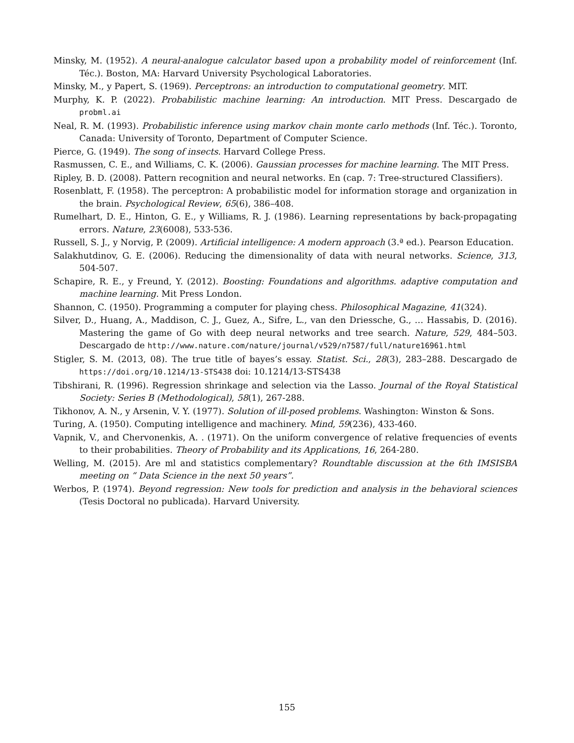Minsky, M. (1952). A neural-analogue calculator based upon a probability model of reinforcement (Inf. Téc.). Boston, MA: Harvard University Psychological Laboratories.
Minsky, M., y Papert, S. (1969). Perceptrons: an introduction to computational geometry. MIT.
Murphy, K. P. (2022). Probabilistic machine learning: An introduction. MIT Press. Descargado de probml.ai
Neal, R. M. (1993). Probabilistic inference using markov chain monte carlo methods (Inf. Téc.). Toronto, Canada: University of Toronto, Department of Computer Science.
Pierce, G. (1949). The song of insects. Harvard College Press.
Rasmussen, C. E., and Williams, C. K. (2006). Gaussian processes for machine learning. The MIT Press.
Ripley, B. D. (2008). Pattern recognition and neural networks. En (cap. 7: Tree-structured Classifiers).
Rosenblatt, F. (1958). The perceptron: A probabilistic model for information storage and organization in the brain. Psychological Review, 65(6), 386–408.
Rumelhart, D. E., Hinton, G. E., y Williams, R. J. (1986). Learning representations by back-propagating errors. Nature, 23(6008), 533-536.
Russell, S. J., y Norvig, P. (2009). Artificial intelligence: A modern approach (3.ª ed.). Pearson Education.
Salakhutdinov, G. E. (2006). Reducing the dimensionality of data with neural networks. Science, 313, 504-507.
Schapire, R. E., y Freund, Y. (2012). Boosting: Foundations and algorithms. adaptive computation and machine learning. Mit Press London.
Shannon, C. (1950). Programming a computer for playing chess. Philosophical Magazine, 41(324).
Silver, D., Huang, A., Maddison, C. J., Guez, A., Sifre, L., van den Driessche, G., … Hassabis, D. (2016). Mastering the game of Go with deep neural networks and tree search. Nature, 529, 484–503. Descargado de http://www.nature.com/nature/journal/v529/n7587/full/nature16961.html
Stigler, S. M. (2013, 08). The true title of bayes’s essay. Statist. Sci., 28(3), 283–288. Descargado de https://doi.org/10.1214/13-STS438 doi: 10.1214/13-STS438
Tibshirani, R. (1996). Regression shrinkage and selection via the Lasso. Journal of the Royal Statistical Society: Series B (Methodological), 58(1), 267-288.
Tikhonov, A. N., y Arsenin, V. Y. (1977). Solution of ill-posed problems. Washington: Winston & Sons.
Turing, A. (1950). Computing intelligence and machinery. Mind, 59(236), 433-460.
Vapnik, V., and Chervonenkis, A. . (1971). On the uniform convergence of relative frequencies of events to their probabilities. Theory of Probability and its Applications, 16, 264-280.
Welling, M. (2015). Are ml and statistics complementary? Roundtable discussion at the 6th IMSISBA meeting on “ Data Science in the next 50 years”.
Werbos, P. (1974). Beyond regression: New tools for prediction and analysis in the behavioral sciences (Tesis Doctoral no publicada). Harvard University.
155